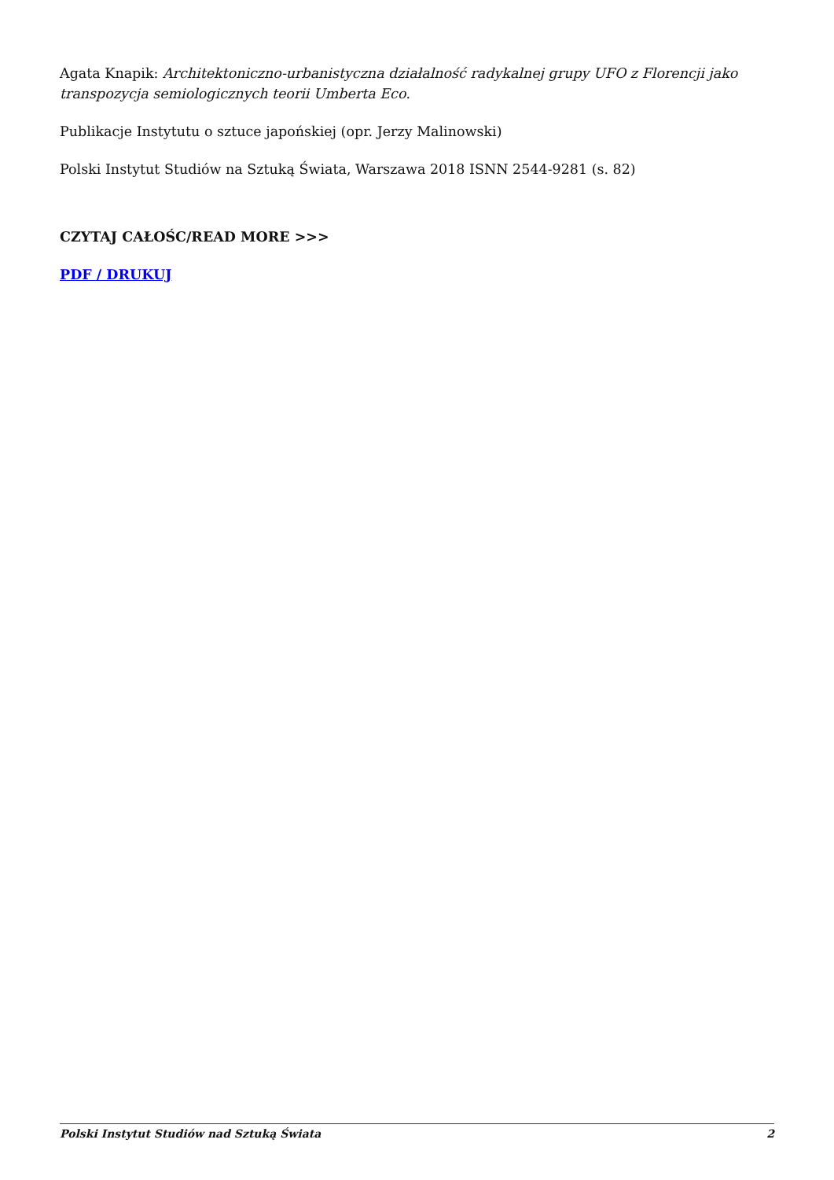Agata Knapik: Architektoniczno-urbanistyczna działalność radykalnej grupy UFO z Florencji jako transpozycja semiologicznych teorii Umberta Eco.
Publikacje Instytutu o sztuce japońskiej (opr. Jerzy Malinowski)
Polski Instytut Studiów na Sztuką Świata, Warszawa 2018 ISNN 2544-9281 (s. 82)
CZYTAJ CAŁOŚC/READ MORE >>>
PDF / DRUKUJ
Polski Instytut Studiów nad Sztuką Świata 2